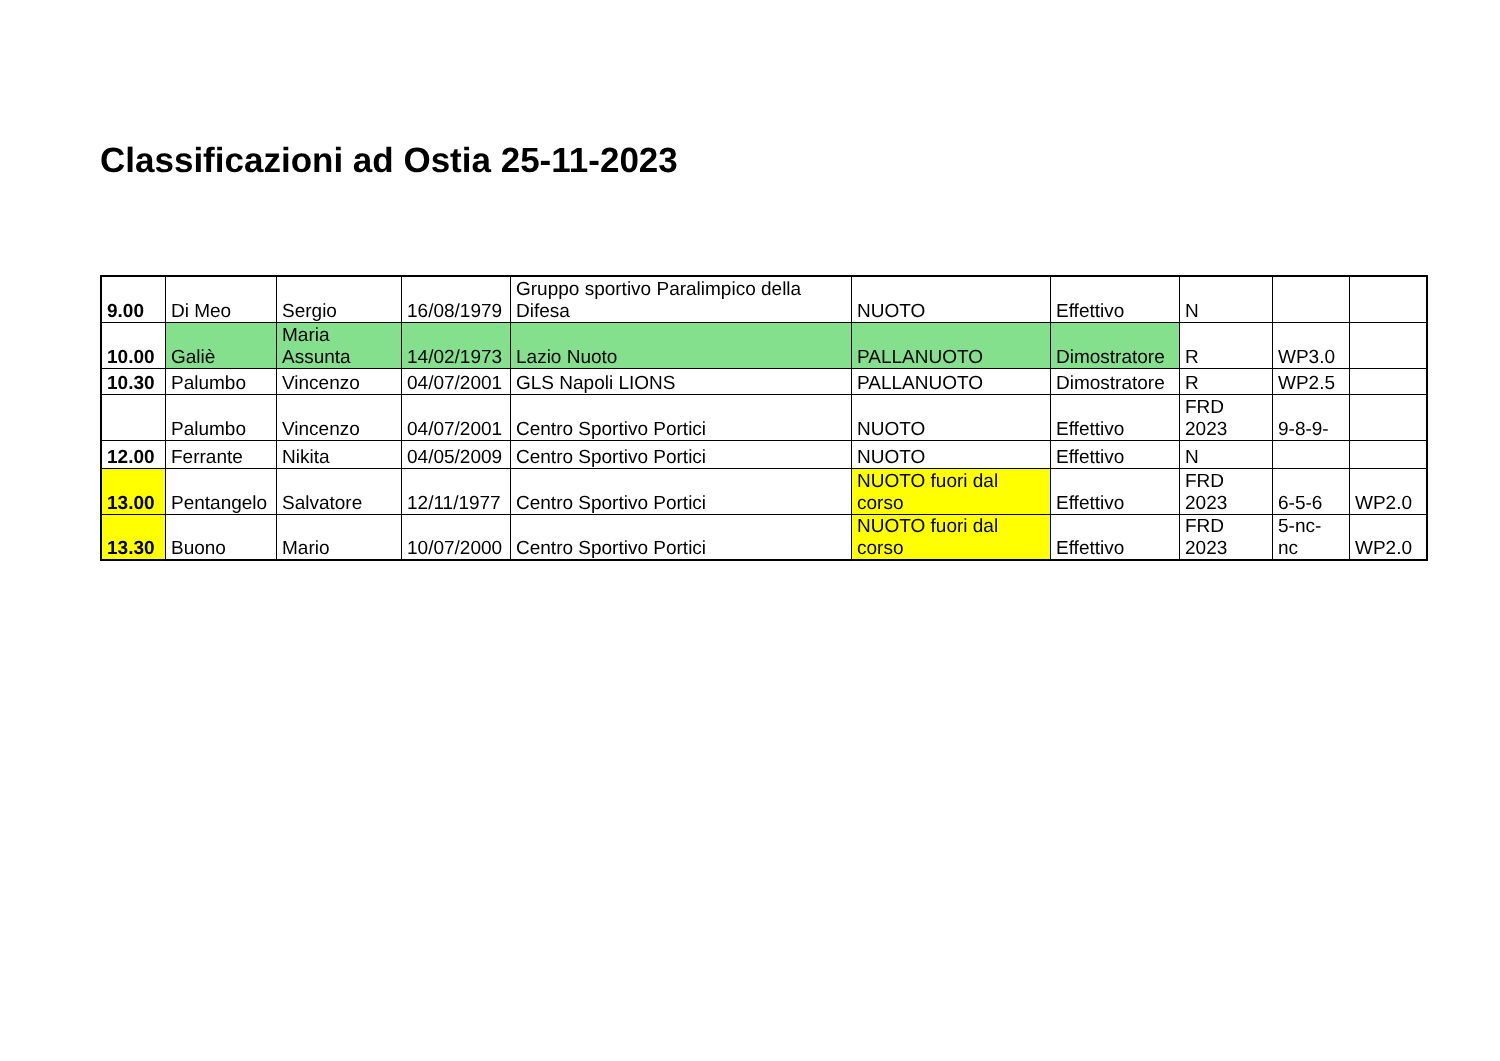Classificazioni ad Ostia 25-11-2023
| 9.00 | Di Meo | Sergio | 16/08/1979 | Gruppo sportivo Paralimpico della Difesa | NUOTO | Effettivo | N | | |
| 10.00 | Galiè | Maria Assunta | 14/02/1973 | Lazio Nuoto | PALLANUOTO | Dimostratore | R | WP3.0 | |
| 10.30 | Palumbo | Vincenzo | 04/07/2001 | GLS Napoli LIONS | PALLANUOTO | Dimostratore | R | WP2.5 | |
| | Palumbo | Vincenzo | 04/07/2001 | Centro Sportivo Portici | NUOTO | Effettivo | FRD 2023 | 9-8-9- | |
| 12.00 | Ferrante | Nikita | 04/05/2009 | Centro Sportivo Portici | NUOTO | Effettivo | N | | |
| 13.00 | Pentangelo | Salvatore | 12/11/1977 | Centro Sportivo Portici | NUOTO fuori dal corso | Effettivo | FRD 2023 | 6-5-6 | WP2.0 |
| 13.30 | Buono | Mario | 10/07/2000 | Centro Sportivo Portici | NUOTO fuori dal corso | Effettivo | FRD 2023 | 5-nc- nc | WP2.0 |